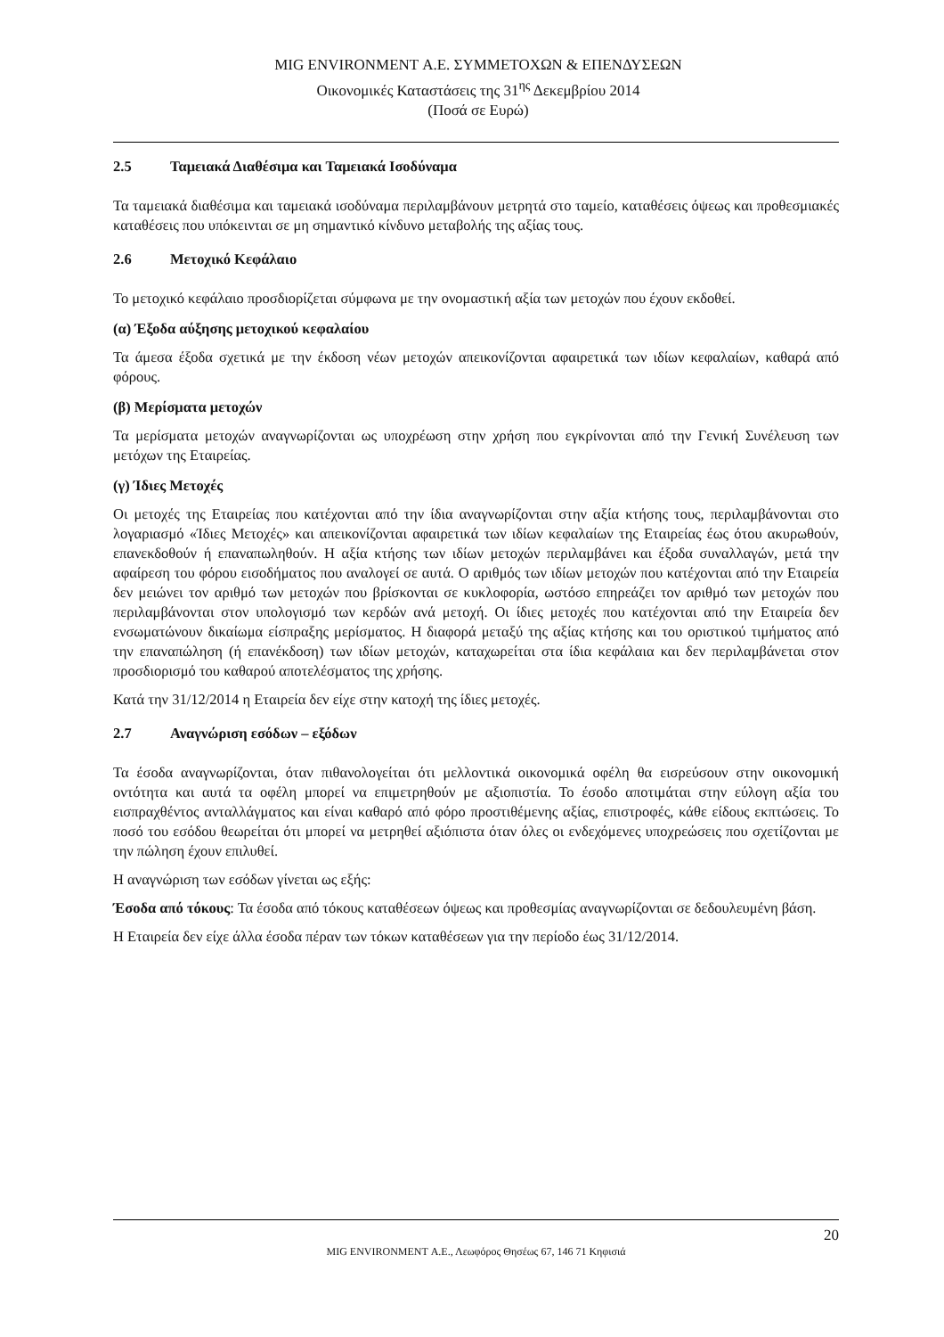MIG ENVIRONMENT Α.Ε. ΣΥΜΜΕΤΟΧΩΝ & ΕΠΕΝΔΥΣΕΩΝ
Οικονομικές Καταστάσεις της 31<sup>ης</sup> Δεκεμβρίου 2014
(Ποσά σε Ευρώ)
2.5 Ταμειακά Διαθέσιμα και Ταμειακά Ισοδύναμα
Τα ταμειακά διαθέσιμα και ταμειακά ισοδύναμα περιλαμβάνουν μετρητά στο ταμείο, καταθέσεις όψεως και προθεσμιακές καταθέσεις που υπόκεινται σε μη σημαντικό κίνδυνο μεταβολής της αξίας τους.
2.6 Μετοχικό Κεφάλαιο
Το μετοχικό κεφάλαιο προσδιορίζεται σύμφωνα με την ονομαστική αξία των μετοχών που έχουν εκδοθεί.
(α) Έξοδα αύξησης μετοχικού κεφαλαίου
Τα άμεσα έξοδα σχετικά με την έκδοση νέων μετοχών απεικονίζονται αφαιρετικά των ιδίων κεφαλαίων, καθαρά από φόρους.
(β) Μερίσματα μετοχών
Τα μερίσματα μετοχών αναγνωρίζονται ως υποχρέωση στην χρήση που εγκρίνονται από την Γενική Συνέλευση των μετόχων της Εταιρείας.
(γ) Ίδιες Μετοχές
Οι μετοχές της Εταιρείας που κατέχονται από την ίδια αναγνωρίζονται στην αξία κτήσης τους, περιλαμβάνονται στο λογαριασμό «Ίδιες Μετοχές» και απεικονίζονται αφαιρετικά των ιδίων κεφαλαίων της Εταιρείας έως ότου ακυρωθούν, επανεκδοθούν ή επαναπωληθούν. Η αξία κτήσης των ιδίων μετοχών περιλαμβάνει και έξοδα συναλλαγών, μετά την αφαίρεση του φόρου εισοδήματος που αναλογεί σε αυτά. Ο αριθμός των ιδίων μετοχών που κατέχονται από την Εταιρεία δεν μειώνει τον αριθμό των μετοχών που βρίσκονται σε κυκλοφορία, ωστόσο επηρεάζει τον αριθμό των μετοχών που περιλαμβάνονται στον υπολογισμό των κερδών ανά μετοχή. Οι ίδιες μετοχές που κατέχονται από την Εταιρεία δεν ενσωματώνουν δικαίωμα είσπραξης μερίσματος. Η διαφορά μεταξύ της αξίας κτήσης και του οριστικού τιμήματος από την επαναπώληση (ή επανέκδοση) των ιδίων μετοχών, καταχωρείται στα ίδια κεφάλαια και δεν περιλαμβάνεται στον προσδιορισμό του καθαρού αποτελέσματος της χρήσης.
Κατά την 31/12/2014 η Εταιρεία δεν είχε στην κατοχή της ίδιες μετοχές.
2.7 Αναγνώριση εσόδων – εξόδων
Τα έσοδα αναγνωρίζονται, όταν πιθανολογείται ότι μελλοντικά οικονομικά οφέλη θα εισρεύσουν στην οικονομική οντότητα και αυτά τα οφέλη μπορεί να επιμετρηθούν με αξιοπιστία. Το έσοδο αποτιμάται στην εύλογη αξία του εισπραχθέντος ανταλλάγματος και είναι καθαρό από φόρο προστιθέμενης αξίας, επιστροφές, κάθε είδους εκπτώσεις. Το ποσό του εσόδου θεωρείται ότι μπορεί να μετρηθεί αξιόπιστα όταν όλες οι ενδεχόμενες υποχρεώσεις που σχετίζονται με την πώληση έχουν επιλυθεί.
Η αναγνώριση των εσόδων γίνεται ως εξής:
Έσοδα από τόκους: Τα έσοδα από τόκους καταθέσεων όψεως και προθεσμίας αναγνωρίζονται σε δεδουλευμένη βάση.
Η Εταιρεία δεν είχε άλλα έσοδα πέραν των τόκων καταθέσεων για την περίοδο έως 31/12/2014.
20
MIG ENVIRONMENT Α.Ε., Λεωφόρος Θησέως 67, 146 71 Κηφισιά